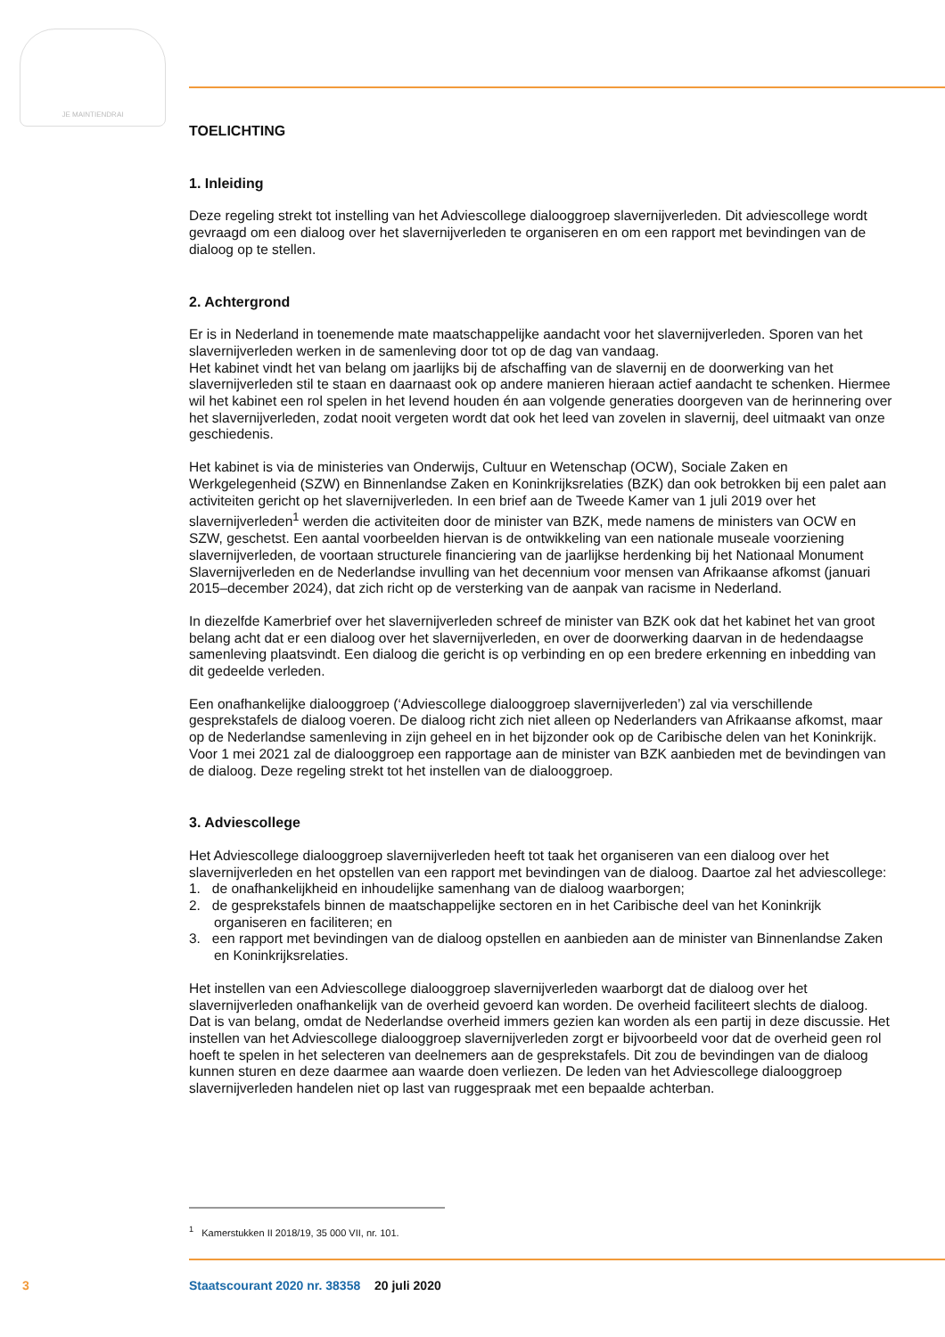JE MAINTIENDRAI
TOELICHTING
1. Inleiding
Deze regeling strekt tot instelling van het Adviescollege dialooggroep slavernijverleden. Dit adviescol­lege wordt gevraagd om een dialoog over het slavernijverleden te organiseren en om een rapport met bevindingen van de dialoog op te stellen.
2. Achtergrond
Er is in Nederland in toenemende mate maatschappelijke aandacht voor het slavernijverleden. Sporen van het slavernijverleden werken in de samenleving door tot op de dag van vandaag.
Het kabinet vindt het van belang om jaarlijks bij de afschaffing van de slavernij en de doorwerking van het slavernijverleden stil te staan en daarnaast ook op andere manieren hieraan actief aandacht te schenken. Hiermee wil het kabinet een rol spelen in het levend houden én aan volgende generaties doorgeven van de herinnering over het slavernijverleden, zodat nooit vergeten wordt dat ook het leed van zovelen in slavernij, deel uitmaakt van onze geschiedenis.
Het kabinet is via de ministeries van Onderwijs, Cultuur en Wetenschap (OCW), Sociale Zaken en Werkgelegenheid (SZW) en Binnenlandse Zaken en Koninkrijksrelaties (BZK) dan ook betrokken bij een palet aan activiteiten gericht op het slavernijverleden. In een brief aan de Tweede Kamer van 1 juli 2019 over het slavernijverleden<sup>1</sup> werden die activiteiten door de minister van BZK, mede namens de ministers van OCW en SZW, geschetst. Een aantal voorbeelden hiervan is de ontwikkeling van een nationale museale voorziening slavernijverleden, de voortaan structurele financiering van de jaarlijkse herdenking bij het Nationaal Monument Slavernijverleden en de Nederlandse invulling van het decennium voor mensen van Afrikaanse afkomst (januari 2015–december 2024), dat zich richt op de versterking van de aanpak van racisme in Nederland.
In diezelfde Kamerbrief over het slavernijverleden schreef de minister van BZK ook dat het kabinet het van groot belang acht dat er een dialoog over het slavernijverleden, en over de doorwerking daarvan in de hedendaagse samenleving plaatsvindt. Een dialoog die gericht is op verbinding en op een bredere erkenning en inbedding van dit gedeelde verleden.
Een onafhankelijke dialooggroep (‘Adviescollege dialooggroep slavernijverleden’) zal via verschillende gesprekstafels de dialoog voeren. De dialoog richt zich niet alleen op Nederlanders van Afrikaanse afkomst, maar op de Nederlandse samenleving in zijn geheel en in het bijzonder ook op de Caribische delen van het Koninkrijk. Voor 1 mei 2021 zal de dialooggroep een rapportage aan de minister van BZK aanbieden met de bevindingen van de dialoog. Deze regeling strekt tot het instellen van de dialoog­groep.
3. Adviescollege
Het Adviescollege dialooggroep slavernijverleden heeft tot taak het organiseren van een dialoog over het slavernijverleden en het opstellen van een rapport met bevindingen van de dialoog. Daartoe zal het adviescollege:
1. de onafhankelijkheid en inhoudelijke samenhang van de dialoog waarborgen;
2. de gesprekstafels binnen de maatschappelijke sectoren en in het Caribische deel van het Koninkrijk organiseren en faciliteren; en
3. een rapport met bevindingen van de dialoog opstellen en aanbieden aan de minister van Binnenlandse Zaken en Koninkrijksrelaties.
Het instellen van een Adviescollege dialooggroep slavernijverleden waarborgt dat de dialoog over het slavernijverleden onafhankelijk van de overheid gevoerd kan worden. De overheid faciliteert slechts de dialoog. Dat is van belang, omdat de Nederlandse overheid immers gezien kan worden als een partij in deze discussie. Het instellen van het Adviescollege dialooggroep slavernijverleden zorgt er bijvoorbeeld voor dat de overheid geen rol hoeft te spelen in het selecteren van deelnemers aan de gesprekstafels. Dit zou de bevindingen van de dialoog kunnen sturen en deze daarmee aan waarde doen verliezen. De leden van het Adviescollege dialooggroep slavernijverleden handelen niet op last van ruggespraak met een bepaalde achterban.
<sup>1</sup> Kamerstukken II 2018/19, 35 000 VII, nr. 101.
3 Staatscourant 2020 nr. 38358 20 juli 2020